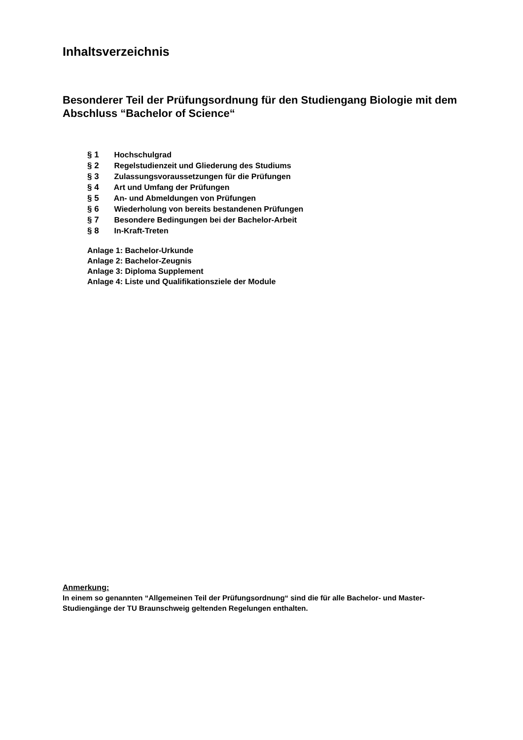Inhaltsverzeichnis
Besonderer Teil der Prüfungsordnung für den Studiengang Biologie mit dem Abschluss “Bachelor of Science“
§ 1 Hochschulgrad
§ 2 Regelstudienzeit und Gliederung des Studiums
§ 3 Zulassungsvoraussetzungen für die Prüfungen
§ 4 Art und Umfang der Prüfungen
§ 5 An- und Abmeldungen von Prüfungen
§ 6 Wiederholung von bereits bestandenen Prüfungen
§ 7 Besondere Bedingungen bei der Bachelor-Arbeit
§ 8 In-Kraft-Treten
Anlage 1: Bachelor-Urkunde
Anlage 2: Bachelor-Zeugnis
Anlage 3: Diploma Supplement
Anlage 4: Liste und Qualifikationsziele der Module
Anmerkung:
In einem so genannten “Allgemeinen Teil der Prüfungsordnung“ sind die für alle Bachelor- und Master-Studiengänge der TU Braunschweig geltenden Regelungen enthalten.